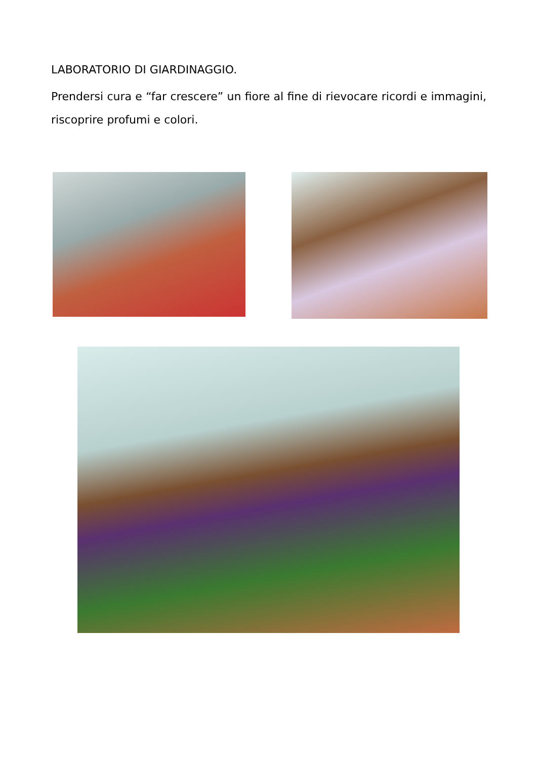LABORATORIO DI GIARDINAGGIO.
Prendersi cura e “far crescere” un fiore al fine di rievocare ricordi e immagini, riscoprire profumi e colori.